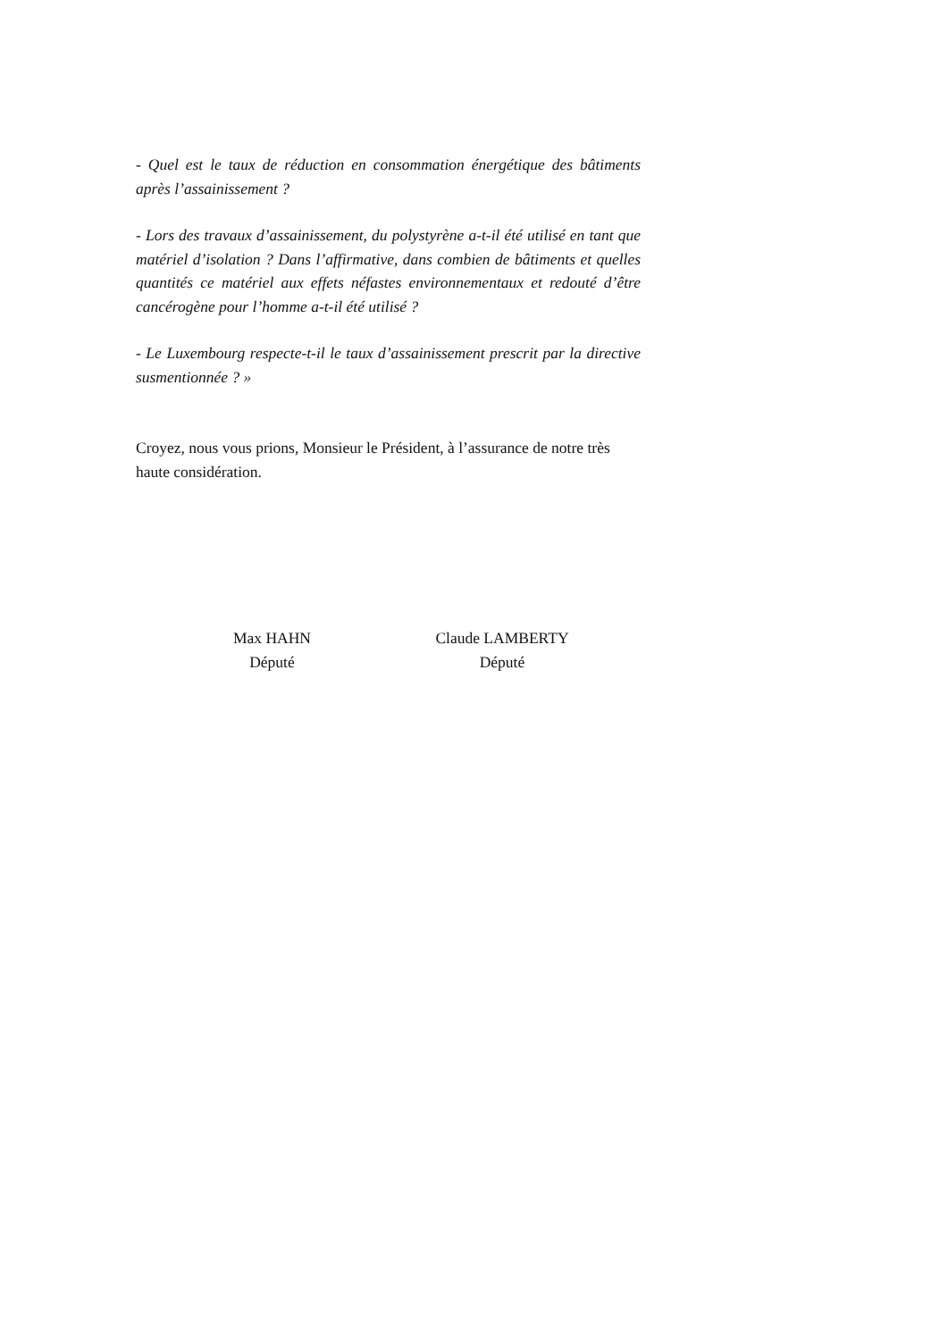- Quel est le taux de réduction en consommation énergétique des bâtiments après l’assainissement ?
- Lors des travaux d’assainissement, du polystyrène a-t-il été utilisé en tant que matériel d’isolation ? Dans l’affirmative, dans combien de bâtiments et quelles quantités ce matériel aux effets néfastes environnementaux et redouté d’être cancérogène pour l’homme a-t-il été utilisé ?
- Le Luxembourg respecte-t-il le taux d’assainissement prescrit par la directive susmentionnée ? »
Croyez, nous vous prions, Monsieur le Président, à l’assurance de notre très haute considération.
Max HAHN
Député
Claude LAMBERTY
Député